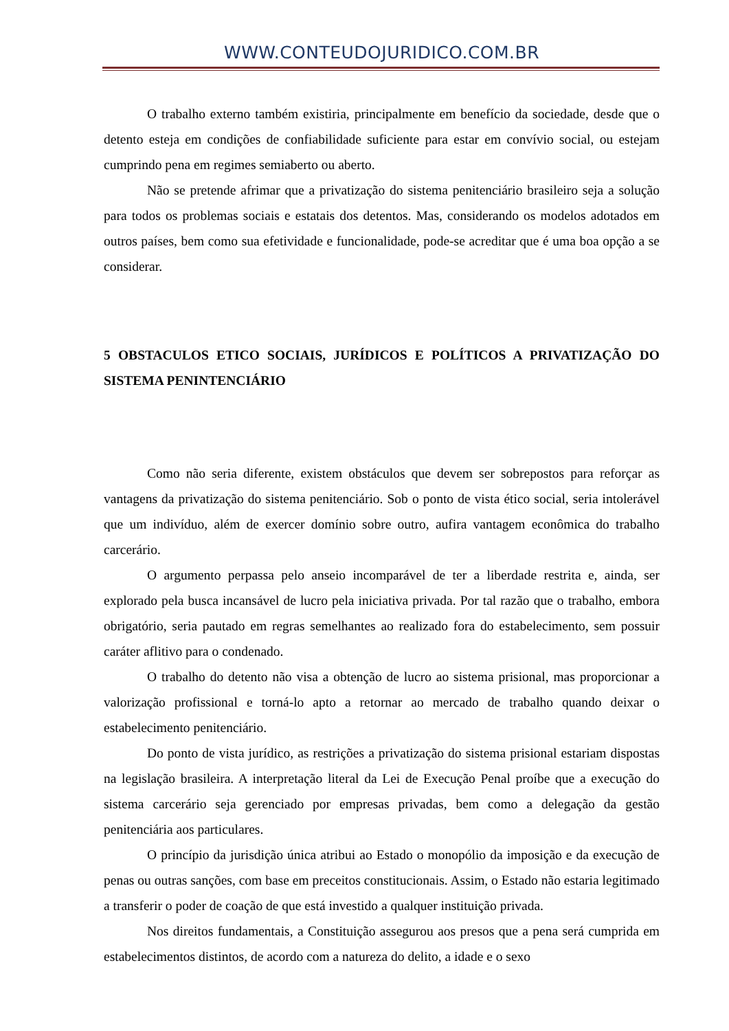WWW.CONTEUDOJURIDICO.COM.BR
O trabalho externo também existiria, principalmente em benefício da sociedade, desde que o detento esteja em condições de confiabilidade suficiente para estar em convívio social, ou estejam cumprindo pena em regimes semiaberto ou aberto.
Não se pretende afrimar que a privatização do sistema penitenciário brasileiro seja a solução para todos os problemas sociais e estatais dos detentos. Mas, considerando os modelos adotados em outros países, bem como sua efetividade e funcionalidade, pode-se acreditar que é uma boa opção a se considerar.
5 OBSTACULOS ETICO SOCIAIS, JURÍDICOS E POLÍTICOS A PRIVATIZAÇÃO DO SISTEMA PENINTENCIÁRIO
Como não seria diferente, existem obstáculos que devem ser sobrepostos para reforçar as vantagens da privatização do sistema penitenciário. Sob o ponto de vista ético social, seria intolerável que um indivíduo, além de exercer domínio sobre outro, aufira vantagem econômica do trabalho carcerário.
O argumento perpassa pelo anseio incomparável de ter a liberdade restrita e, ainda, ser explorado pela busca incansável de lucro pela iniciativa privada. Por tal razão que o trabalho, embora obrigatório, seria pautado em regras semelhantes ao realizado fora do estabelecimento, sem possuir caráter aflitivo para o condenado.
O trabalho do detento não visa a obtenção de lucro ao sistema prisional, mas proporcionar a valorização profissional e torná-lo apto a retornar ao mercado de trabalho quando deixar o estabelecimento penitenciário.
Do ponto de vista jurídico, as restrições a privatização do sistema prisional estariam dispostas na legislação brasileira. A interpretação literal da Lei de Execução Penal proíbe que a execução do sistema carcerário seja gerenciado por empresas privadas, bem como a delegação da gestão penitenciária aos particulares.
O princípio da jurisdição única atribui ao Estado o monopólio da imposição e da execução de penas ou outras sanções, com base em preceitos constitucionais. Assim, o Estado não estaria legitimado a transferir o poder de coação de que está investido a qualquer instituição privada.
Nos direitos fundamentais, a Constituição assegurou aos presos que a pena será cumprida em estabelecimentos distintos, de acordo com a natureza do delito, a idade e o sexo